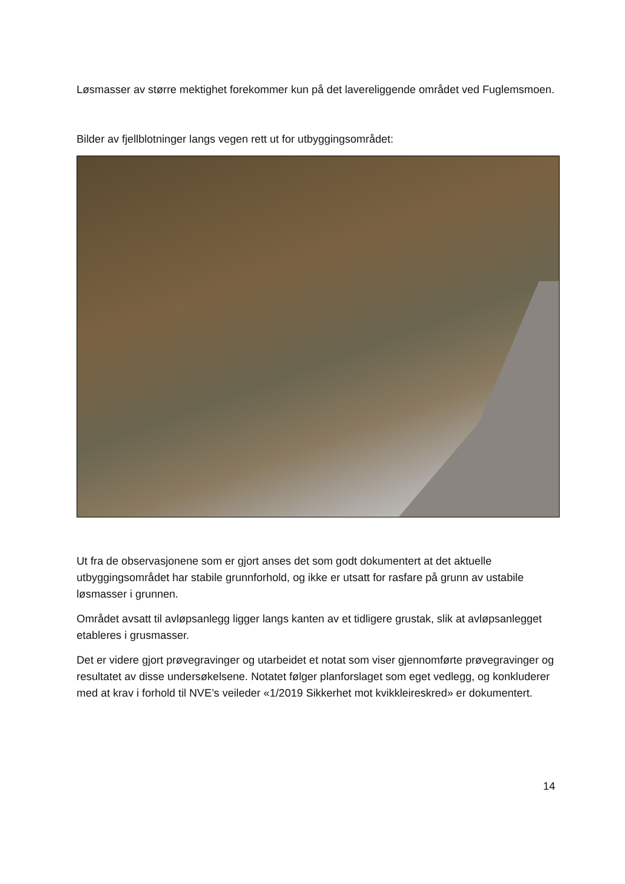Løsmasser av større mektighet forekommer kun på det lavereliggende området ved Fuglemsmoen.
Bilder av fjellblotninger langs vegen rett ut for utbyggingsområdet:
Ut fra de observasjonene som er gjort anses det som godt dokumentert at det aktuelle utbyggingsområdet har stabile grunnforhold, og ikke er utsatt for rasfare på grunn av ustabile løsmasser i grunnen.
Området avsatt til avløpsanlegg ligger langs kanten av et tidligere grustak, slik at avløpsanlegget etableres i grusmasser.
Det er videre gjort prøvegravinger og utarbeidet et notat som viser gjennomførte prøvegravinger og resultatet av disse undersøkelsene. Notatet følger planforslaget som eget vedlegg, og konkluderer med at krav i forhold til NVE’s veileder «1/2019 Sikkerhet mot kvikkleireskred» er dokumentert.
14